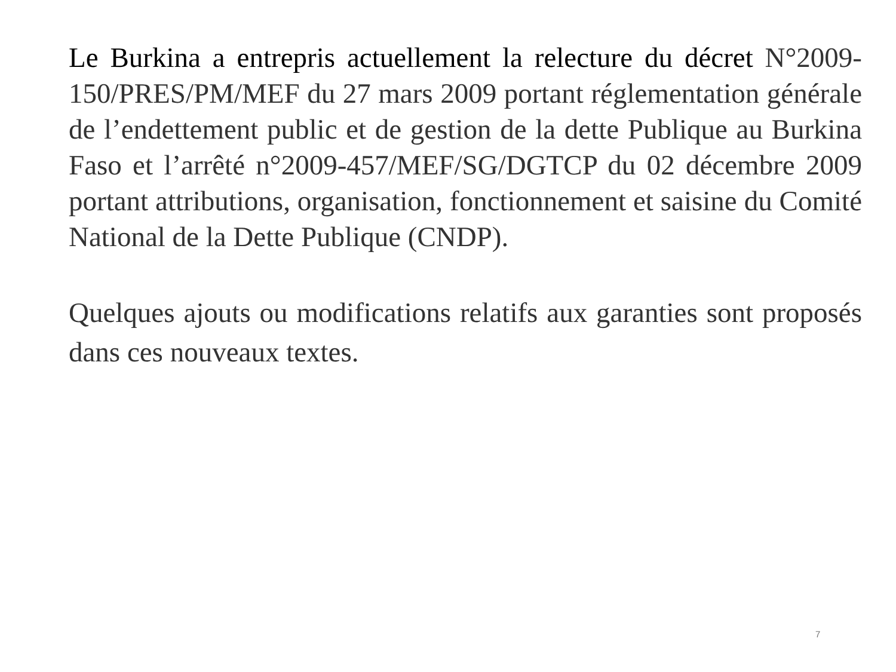Le Burkina a entrepris actuellement la relecture du décret N°2009-150/PRES/PM/MEF du 27 mars 2009 portant réglementation générale de l’endettement public et de gestion de la dette Publique au Burkina Faso et l’arrêté n°2009-457/MEF/SG/DGTCP du 02 décembre 2009 portant attributions, organisation, fonctionnement et saisine du Comité National de la Dette Publique (CNDP).
Quelques ajouts ou modifications relatifs aux garanties sont proposés dans ces nouveaux textes.
7